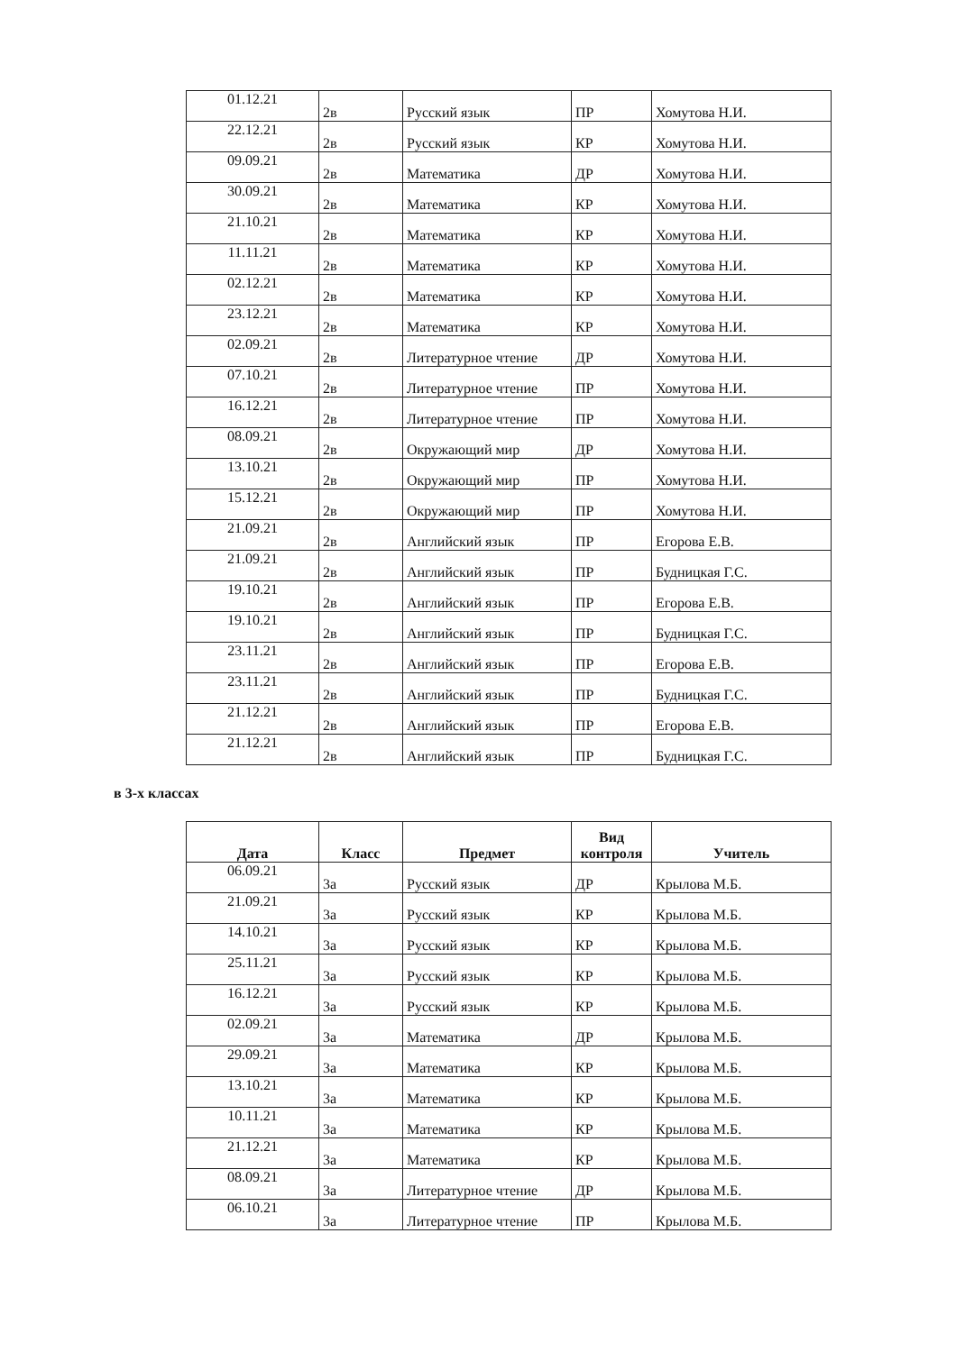| 01.12.21 | 2в | Русский язык | ПР | Хомутова Н.И. |
| 22.12.21 | 2в | Русский язык | КР | Хомутова Н.И. |
| 09.09.21 | 2в | Математика | ДР | Хомутова Н.И. |
| 30.09.21 | 2в | Математика | КР | Хомутова Н.И. |
| 21.10.21 | 2в | Математика | КР | Хомутова Н.И. |
| 11.11.21 | 2в | Математика | КР | Хомутова Н.И. |
| 02.12.21 | 2в | Математика | КР | Хомутова Н.И. |
| 23.12.21 | 2в | Математика | КР | Хомутова Н.И. |
| 02.09.21 | 2в | Литературное чтение | ДР | Хомутова Н.И. |
| 07.10.21 | 2в | Литературное чтение | ПР | Хомутова Н.И. |
| 16.12.21 | 2в | Литературное чтение | ПР | Хомутова Н.И. |
| 08.09.21 | 2в | Окружающий мир | ДР | Хомутова Н.И. |
| 13.10.21 | 2в | Окружающий мир | ПР | Хомутова Н.И. |
| 15.12.21 | 2в | Окружающий мир | ПР | Хомутова Н.И. |
| 21.09.21 | 2в | Английский язык | ПР | Егорова Е.В. |
| 21.09.21 | 2в | Английский язык | ПР | Будницкая Г.С. |
| 19.10.21 | 2в | Английский язык | ПР | Егорова Е.В. |
| 19.10.21 | 2в | Английский язык | ПР | Будницкая Г.С. |
| 23.11.21 | 2в | Английский язык | ПР | Егорова Е.В. |
| 23.11.21 | 2в | Английский язык | ПР | Будницкая Г.С. |
| 21.12.21 | 2в | Английский язык | ПР | Егорова Е.В. |
| 21.12.21 | 2в | Английский язык | ПР | Будницкая Г.С. |
в 3-х классах
| Дата | Класс | Предмет | Вид контроля | Учитель |
| --- | --- | --- | --- | --- |
| 06.09.21 | 3а | Русский язык | ДР | Крылова М.Б. |
| 21.09.21 | 3а | Русский язык | КР | Крылова М.Б. |
| 14.10.21 | 3а | Русский язык | КР | Крылова М.Б. |
| 25.11.21 | 3а | Русский язык | КР | Крылова М.Б. |
| 16.12.21 | 3а | Русский язык | КР | Крылова М.Б. |
| 02.09.21 | 3а | Математика | ДР | Крылова М.Б. |
| 29.09.21 | 3а | Математика | КР | Крылова М.Б. |
| 13.10.21 | 3а | Математика | КР | Крылова М.Б. |
| 10.11.21 | 3а | Математика | КР | Крылова М.Б. |
| 21.12.21 | 3а | Математика | КР | Крылова М.Б. |
| 08.09.21 | 3а | Литературное чтение | ДР | Крылова М.Б. |
| 06.10.21 | 3а | Литературное чтение | ПР | Крылова М.Б. |